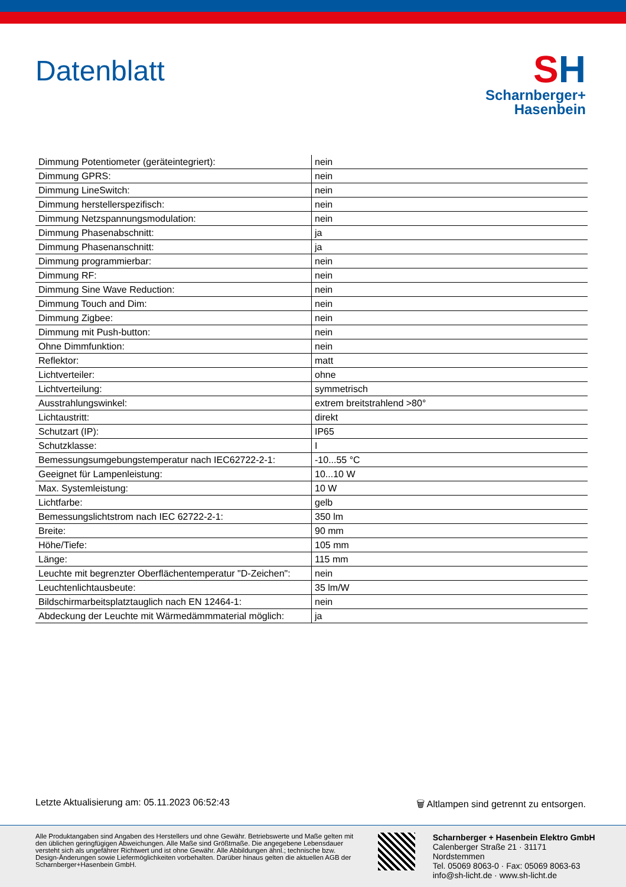Datenblatt
SH
Scharnberger+
Hasenbein
| Dimmung Potentiometer (geräteintegriert): | nein |
| Dimmung GPRS: | nein |
| Dimmung LineSwitch: | nein |
| Dimmung herstellerspezifisch: | nein |
| Dimmung Netzspannungsmodulation: | nein |
| Dimmung Phasenabschnitt: | ja |
| Dimmung Phasenanschnitt: | ja |
| Dimmung programmierbar: | nein |
| Dimmung RF: | nein |
| Dimmung Sine Wave Reduction: | nein |
| Dimmung Touch and Dim: | nein |
| Dimmung Zigbee: | nein |
| Dimmung mit Push-button: | nein |
| Ohne Dimmfunktion: | nein |
| Reflektor: | matt |
| Lichtverteiler: | ohne |
| Lichtverteilung: | symmetrisch |
| Ausstrahlungswinkel: | extrem breitstrahlend >80° |
| Lichtaustritt: | direkt |
| Schutzart (IP): | IP65 |
| Schutzklasse: | I |
| Bemessungsumgebungstemperatur nach IEC62722-2-1: | -10...55 °C |
| Geeignet für Lampenleistung: | 10...10 W |
| Max. Systemleistung: | 10 W |
| Lichtfarbe: | gelb |
| Bemessungslichtstrom nach IEC 62722-2-1: | 350 lm |
| Breite: | 90 mm |
| Höhe/Tiefe: | 105 mm |
| Länge: | 115 mm |
| Leuchte mit begrenzter Oberflächentemperatur "D-Zeichen": | nein |
| Leuchtenlichtausbeute: | 35 lm/W |
| Bildschirmarbeitsplatztauglich nach EN 12464-1: | nein |
| Abdeckung der Leuchte mit Wärmedämmmaterial möglich: | ja |
Letzte Aktualisierung am: 05.11.2023 06:52:43 🗑 Altlampen sind getrennt zu entsorgen.
Alle Produktangaben sind Angaben des Herstellers und ohne Gewähr. Betriebswerte und Maße gelten mit den üblichen geringfügigen Abweichungen. Alle Maße sind Größtmaße. Die angegebene Lebensdauer versteht sich als ungefährer Richtwert und ist ohne Gewähr. Alle Abbildungen ähnl.; technische bzw. Design-Änderungen sowie Liefermöglichkeiten vorbehalten. Darüber hinaus gelten die aktuellen AGB der Scharnberger+Hasenbein GmbH.
Scharnberger + Hasenbein Elektro GmbH
Calenberger Straße 21 · 31171 Nordstemmen
Tel. 05069 8063-0 · Fax: 05069 8063-63
info@sh-licht.de · www.sh-licht.de